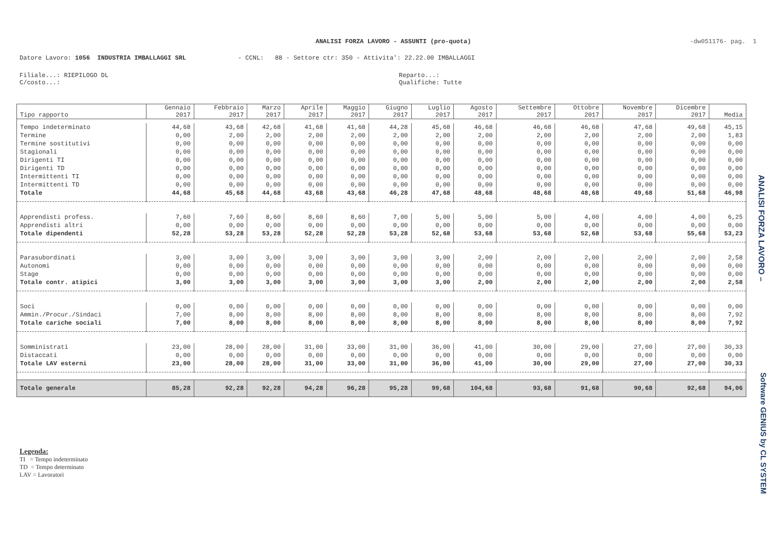ANALISI FORZA LAVORO - ASSUNTI (pro-quota) -dw051176- pag. 1
Datore Lavoro: 1056 INDUSTRIA IMBALLAGGI SRL - CCNL: 88 - Settore ctr: 350 - Attivita': 22.22.00 IMBALLAGGI
Filiale...: RIEPILOGO DL
C/costo...:
Reparto...:
Qualifiche: Tutte
| Tipo rapporto | Gennaio 2017 | Febbraio 2017 | Marzo 2017 | Aprile 2017 | Maggio 2017 | Giugno 2017 | Luglio 2017 | Agosto 2017 | Settembre 2017 | Ottobre 2017 | Novembre 2017 | Dicembre 2017 | Media |
| --- | --- | --- | --- | --- | --- | --- | --- | --- | --- | --- | --- | --- | --- |
| Tempo indeterminato | 44,68 | 43,68 | 42,68 | 41,68 | 41,68 | 44,28 | 45,68 | 46,68 | 46,68 | 46,68 | 47,68 | 49,68 | 45,15 |
| Termine | 0,00 | 2,00 | 2,00 | 2,00 | 2,00 | 2,00 | 2,00 | 2,00 | 2,00 | 2,00 | 2,00 | 2,00 | 1,83 |
| Termine sostitutivi | 0,00 | 0,00 | 0,00 | 0,00 | 0,00 | 0,00 | 0,00 | 0,00 | 0,00 | 0,00 | 0,00 | 0,00 | 0,00 |
| Stagionali | 0,00 | 0,00 | 0,00 | 0,00 | 0,00 | 0,00 | 0,00 | 0,00 | 0,00 | 0,00 | 0,00 | 0,00 | 0,00 |
| Dirigenti TI | 0,00 | 0,00 | 0,00 | 0,00 | 0,00 | 0,00 | 0,00 | 0,00 | 0,00 | 0,00 | 0,00 | 0,00 | 0,00 |
| Dirigenti TD | 0,00 | 0,00 | 0,00 | 0,00 | 0,00 | 0,00 | 0,00 | 0,00 | 0,00 | 0,00 | 0,00 | 0,00 | 0,00 |
| Intermittenti TI | 0,00 | 0,00 | 0,00 | 0,00 | 0,00 | 0,00 | 0,00 | 0,00 | 0,00 | 0,00 | 0,00 | 0,00 | 0,00 |
| Intermittenti TD | 0,00 | 0,00 | 0,00 | 0,00 | 0,00 | 0,00 | 0,00 | 0,00 | 0,00 | 0,00 | 0,00 | 0,00 | 0,00 |
| Totale | 44,68 | 45,68 | 44,68 | 43,68 | 43,68 | 46,28 | 47,68 | 48,68 | 48,68 | 48,68 | 49,68 | 51,68 | 46,98 |
| Apprendisti profess. | 7,60 | 7,60 | 8,60 | 8,60 | 8,60 | 7,00 | 5,00 | 5,00 | 5,00 | 4,00 | 4,00 | 4,00 | 6,25 |
| Apprendisti altri | 0,00 | 0,00 | 0,00 | 0,00 | 0,00 | 0,00 | 0,00 | 0,00 | 0,00 | 0,00 | 0,00 | 0,00 | 0,00 |
| Totale dipendenti | 52,28 | 53,28 | 53,28 | 52,28 | 52,28 | 53,28 | 52,68 | 53,68 | 53,68 | 52,68 | 53,68 | 55,68 | 53,23 |
| Parasubordinati | 3,00 | 3,00 | 3,00 | 3,00 | 3,00 | 3,00 | 3,00 | 2,00 | 2,00 | 2,00 | 2,00 | 2,00 | 2,58 |
| Autonomi | 0,00 | 0,00 | 0,00 | 0,00 | 0,00 | 0,00 | 0,00 | 0,00 | 0,00 | 0,00 | 0,00 | 0,00 | 0,00 |
| Stage | 0,00 | 0,00 | 0,00 | 0,00 | 0,00 | 0,00 | 0,00 | 0,00 | 0,00 | 0,00 | 0,00 | 0,00 | 0,00 |
| Totale contr. atipici | 3,00 | 3,00 | 3,00 | 3,00 | 3,00 | 3,00 | 3,00 | 2,00 | 2,00 | 2,00 | 2,00 | 2,00 | 2,58 |
| Soci | 0,00 | 0,00 | 0,00 | 0,00 | 0,00 | 0,00 | 0,00 | 0,00 | 0,00 | 0,00 | 0,00 | 0,00 | 0,00 |
| Ammin./Procur./Sindaci | 7,00 | 8,00 | 8,00 | 8,00 | 8,00 | 8,00 | 8,00 | 8,00 | 8,00 | 8,00 | 8,00 | 8,00 | 7,92 |
| Totale cariche sociali | 7,00 | 8,00 | 8,00 | 8,00 | 8,00 | 8,00 | 8,00 | 8,00 | 8,00 | 8,00 | 8,00 | 8,00 | 7,92 |
| Somministrati | 23,00 | 28,00 | 28,00 | 31,00 | 33,00 | 31,00 | 36,00 | 41,00 | 30,00 | 29,00 | 27,00 | 27,00 | 30,33 |
| Distaccati | 0,00 | 0,00 | 0,00 | 0,00 | 0,00 | 0,00 | 0,00 | 0,00 | 0,00 | 0,00 | 0,00 | 0,00 | 0,00 |
| Totale LAV esterni | 23,00 | 28,00 | 28,00 | 31,00 | 33,00 | 31,00 | 36,00 | 41,00 | 30,00 | 29,00 | 27,00 | 27,00 | 30,33 |
| Totale generale | 85,28 | 92,28 | 92,28 | 94,28 | 96,28 | 95,28 | 99,68 | 104,68 | 93,68 | 91,68 | 90,68 | 92,68 | 94,06 |
Legenda:
TI = Tempo indeterminato
TD = Tempo determinato
LAV = Lavoratori
ANALISI FORZA LAVORO –
Software GENIUS by CL SYSTEM